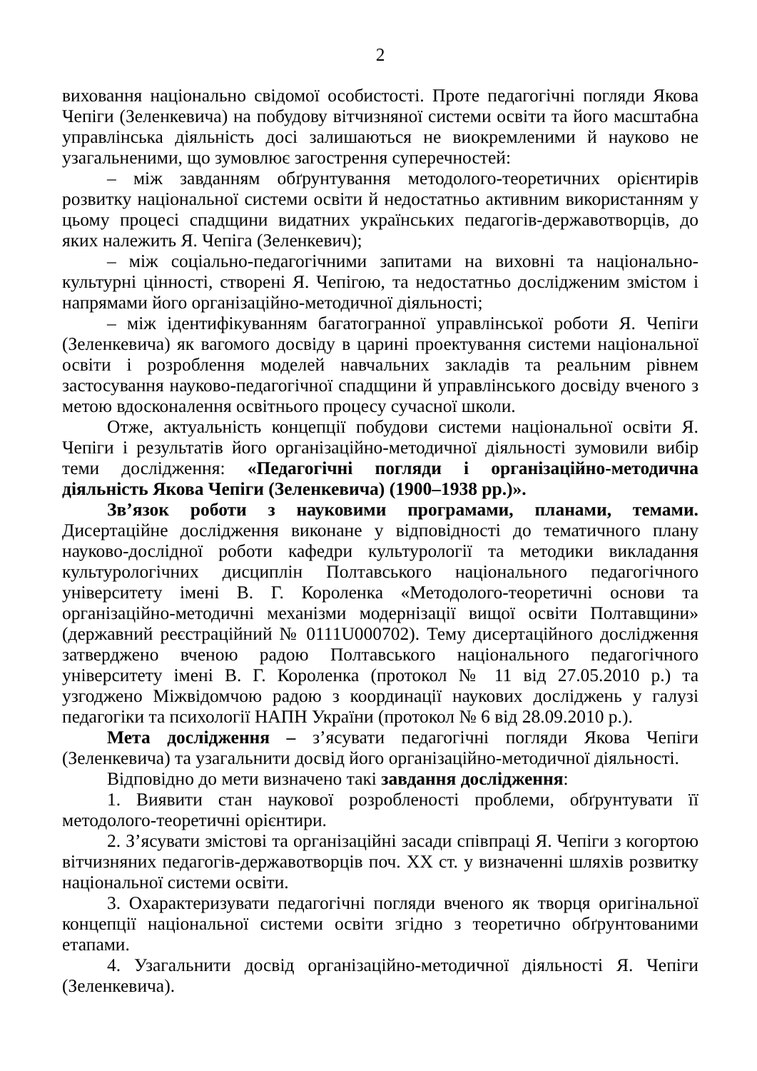2
виховання національно свідомої особистості. Проте педагогічні погляди Якова Чепіги (Зеленкевича) на побудову вітчизняної системи освіти та його масштабна управлінська діяльність досі залишаються не виокремленими й науково не узагальненими, що зумовлює загострення суперечностей:
– між завданням обґрунтування методолого-теоретичних орієнтирів розвитку національної системи освіти й недостатньо активним використанням у цьому процесі спадщини видатних українських педагогів-державотворців, до яких належить Я. Чепіга (Зеленкевич);
– між соціально-педагогічними запитами на виховні та національно-культурні цінності, створені Я. Чепігою, та недостатньо дослідженим змістом і напрямами його організаційно-методичної діяльності;
– між ідентифікуванням багатогранної управлінської роботи Я. Чепіги (Зеленкевича) як вагомого досвіду в царині проектування системи національної освіти і розроблення моделей навчальних закладів та реальним рівнем застосування науково-педагогічної спадщини й управлінського досвіду вченого з метою вдосконалення освітнього процесу сучасної школи.
Отже, актуальність концепції побудови системи національної освіти Я. Чепіги і результатів його організаційно-методичної діяльності зумовили вибір теми дослідження: «Педагогічні погляди і організаційно-методична діяльність Якова Чепіги (Зеленкевича) (1900–1938 рр.)».
Зв’язок роботи з науковими програмами, планами, темами. Дисертаційне дослідження виконане у відповідності до тематичного плану науково-дослідної роботи кафедри культурології та методики викладання культурологічних дисциплін Полтавського національного педагогічного університету імені В. Г. Короленка «Методолого-теоретичні основи та організаційно-методичні механізми модернізації вищої освіти Полтавщини» (державний реєстраційний № 0111U000702). Тему дисертаційного дослідження затверджено вченою радою Полтавського національного педагогічного університету імені В. Г. Короленка (протокол № 11 від 27.05.2010 р.) та узгоджено Міжвідомчою радою з координації наукових досліджень у галузі педагогіки та психології НАПН України (протокол № 6 від 28.09.2010 р.).
Мета дослідження – з’ясувати педагогічні погляди Якова Чепіги (Зеленкевича) та узагальнити досвід його організаційно-методичної діяльності.
Відповідно до мети визначено такі завдання дослідження:
1. Виявити стан наукової розробленості проблеми, обґрунтувати її методолого-теоретичні орієнтири.
2. З’ясувати змістові та організаційні засади співпраці Я. Чепіги з когортою вітчизняних педагогів-державотворців поч. ХХ ст. у визначенні шляхів розвитку національної системи освіти.
3. Охарактеризувати педагогічні погляди вченого як творця оригінальної концепції національної системи освіти згідно з теоретично обґрунтованими етапами.
4. Узагальнити досвід організаційно-методичної діяльності Я. Чепіги (Зеленкевича).